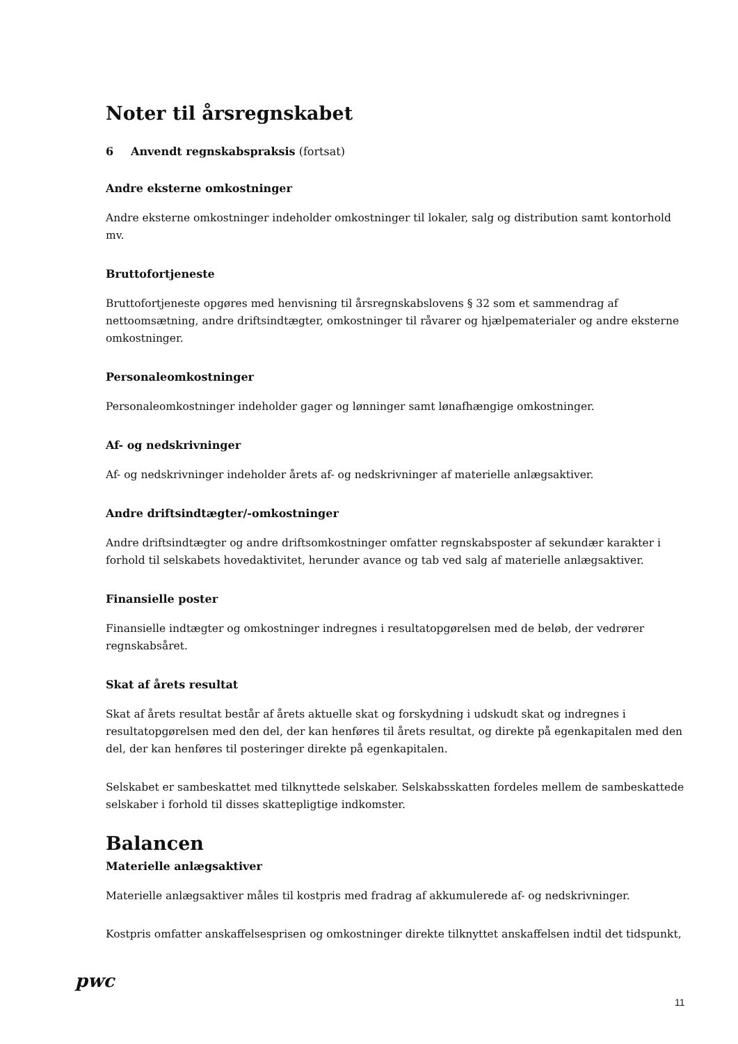Noter til årsregnskabet
6 Anvendt regnskabspraksis (fortsat)
Andre eksterne omkostninger
Andre eksterne omkostninger indeholder omkostninger til lokaler, salg og distribution samt kontorhold mv.
Bruttofortjeneste
Bruttofortjeneste opgøres med henvisning til årsregnskabslovens § 32 som et sammendrag af nettoomsætning, andre driftsindtægter, omkostninger til råvarer og hjælpematerialer og andre eksterne omkostninger.
Personaleomkostninger
Personaleomkostninger indeholder gager og lønninger samt lønafhængige omkostninger.
Af- og nedskrivninger
Af- og nedskrivninger indeholder årets af- og nedskrivninger af materielle anlægsaktiver.
Andre driftsindtægter/-omkostninger
Andre driftsindtægter og andre driftsomkostninger omfatter regnskabsposter af sekundær karakter i forhold til selskabets hovedaktivitet, herunder avance og tab ved salg af materielle anlægsaktiver.
Finansielle poster
Finansielle indtægter og omkostninger indregnes i resultatopgørelsen med de beløb, der vedrører regnskabsåret.
Skat af årets resultat
Skat af årets resultat består af årets aktuelle skat og forskydning i udskudt skat og indregnes i resultatopgørelsen med den del, der kan henføres til årets resultat, og direkte på egenkapitalen med den del, der kan henføres til posteringer direkte på egenkapitalen.
Selskabet er sambeskattet med tilknyttede selskaber. Selskabsskatten fordeles mellem de sambeskattede selskaber i forhold til disses skattepligtige indkomster.
Balancen
Materielle anlægsaktiver
Materielle anlægsaktiver måles til kostpris med fradrag af akkumulerede af- og nedskrivninger.
Kostpris omfatter anskaffelsesprisen og omkostninger direkte tilknyttet anskaffelsen indtil det tidspunkt,
pwc
11